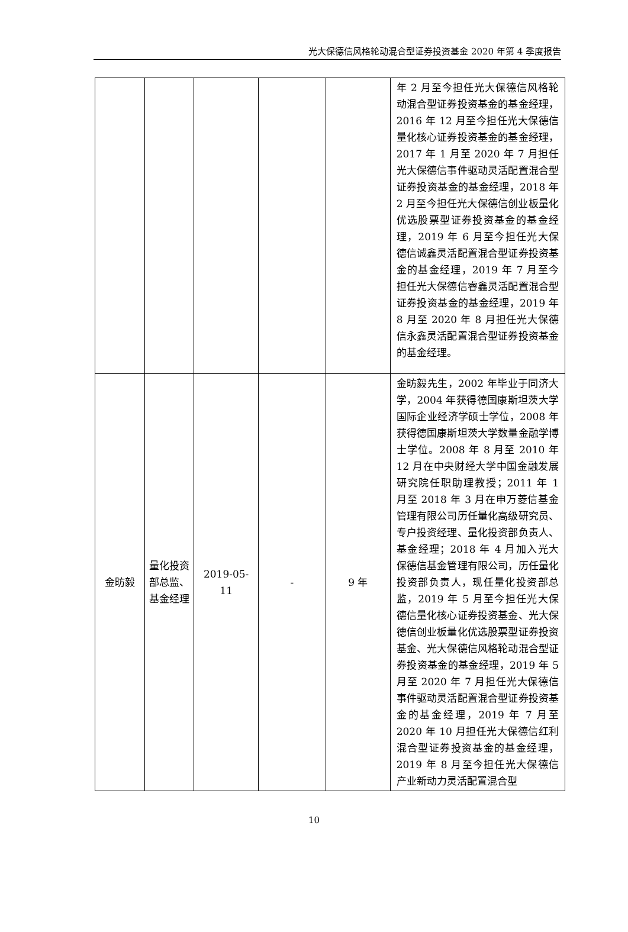光大保德信风格轮动混合型证券投资基金 2020 年第 4 季度报告
| | | | | | 年 2 月至今担任光大保德信风格轮动混合型证券投资基金的基金经理，2016 年 12 月至今担任光大保德信量化核心证券投资基金的基金经理，2017 年 1 月至 2020 年 7 月担任光大保德信事件驱动灵活配置混合型证券投资基金的基金经理，2018 年 2 月至今担任光大保德信创业板量化优选股票型证券投资基金的基金经理，2019 年 6 月至今担任光大保德信诚鑫灵活配置混合型证券投资基金的基金经理，2019 年 7 月至今担任光大保德信睿鑫灵活配置混合型证券投资基金的基金经理，2019 年 8 月至 2020 年 8 月担任光大保德信永鑫灵活配置混合型证券投资基金的基金经理。 |
| 金昉毅 | 量化投资部总监、基金经理 | 2019-05-11 | - | 9 年 | 金昉毅先生，2002 年毕业于同济大学，2004 年获得德国康斯坦茨大学国际企业经济学硕士学位，2008 年获得德国康斯坦茨大学数量金融学博士学位。2008 年 8 月至 2010 年 12 月在中央财经大学中国金融发展研究院任职助理教授；2011 年 1 月至 2018 年 3 月在申万菱信基金管理有限公司历任量化高级研究员、专户投资经理、量化投资部负责人、基金经理；2018 年 4 月加入光大保德信基金管理有限公司，历任量化投资部负责人，现任量化投资部总监，2019 年 5 月至今担任光大保德信量化核心证券投资基金、光大保德信创业板量化优选股票型证券投资基金、光大保德信风格轮动混合型证券投资基金的基金经理，2019 年 5 月至 2020 年 7 月担任光大保德信事件驱动灵活配置混合型证券投资基金的基金经理，2019 年 7 月至 2020 年 10 月担任光大保德信红利混合型证券投资基金的基金经理，2019 年 8 月至今担任光大保德信产业新动力灵活配置混合型 |
10